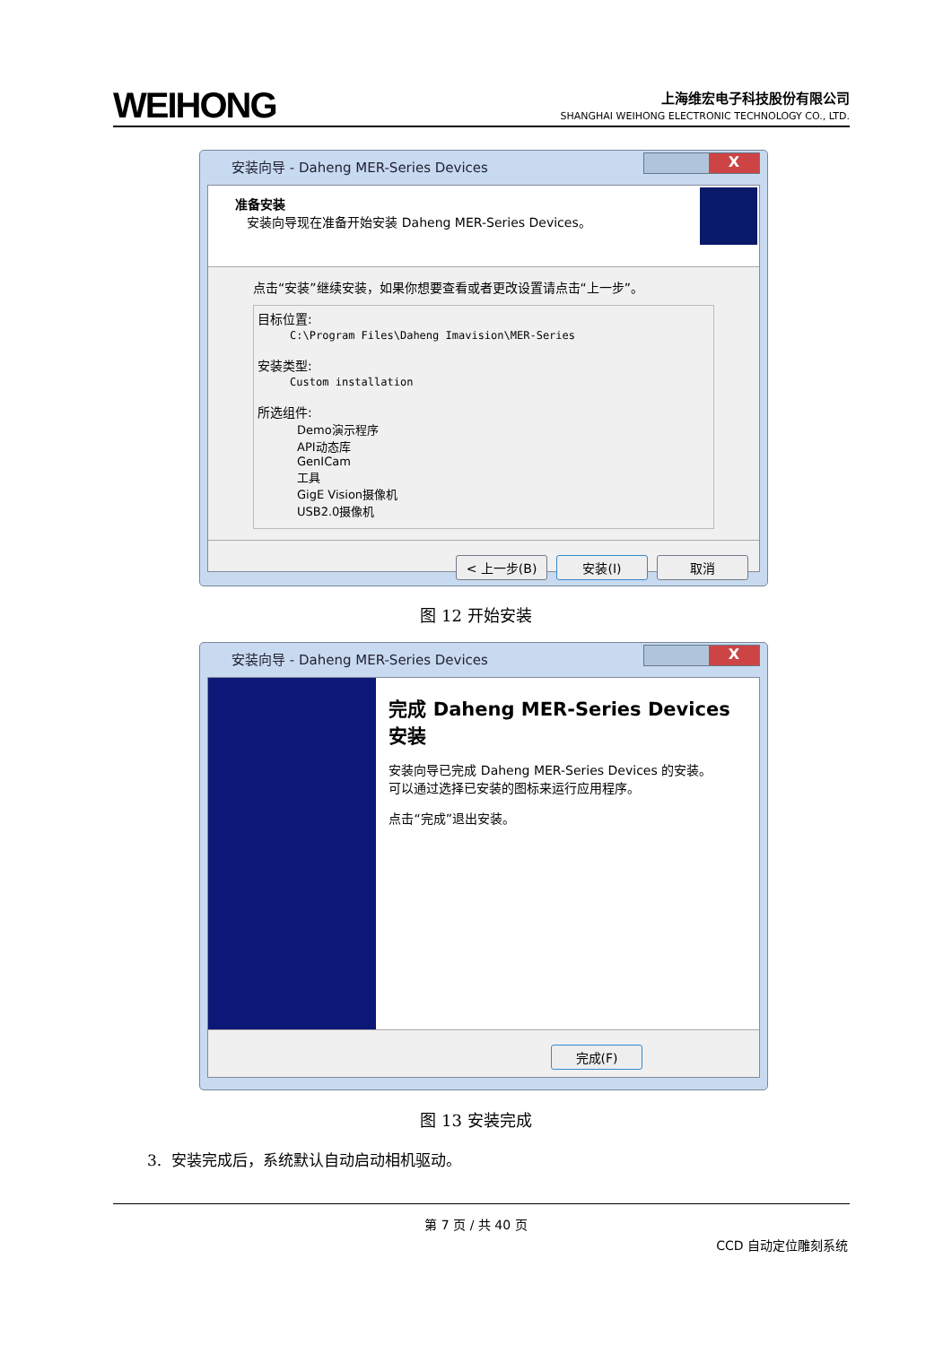WEIHONG
上海维宏电子科技股份有限公司
SHANGHAI WEIHONG ELECTRONIC TECHNOLOGY CO., LTD.
安装向导 - Daheng MER-Series Devices
X
准备安装
安装向导现在准备开始安装 Daheng MER-Series Devices。
点击“安装”继续安装，如果你想要查看或者更改设置请点击“上一步”。
目标位置:
C:\Program Files\Daheng Imavision\MER-Series
安装类型:
Custom installation
所选组件:
Demo演示程序
API动态库
GenICam
工具
GigE Vision摄像机
USB2.0摄像机
< 上一步(B) 安装(I) 取消
图 12 开始安装
安装向导 - Daheng MER-Series Devices
X
完成 Daheng MER-Series Devices 安装
安装向导已完成 Daheng MER-Series Devices 的安装。
可以通过选择已安装的图标来运行应用程序。
点击“完成”退出安装。
完成(F)
图 13 安装完成
3. 安装完成后，系统默认自动启动相机驱动。
第 7 页 / 共 40 页
CCD 自动定位雕刻系统